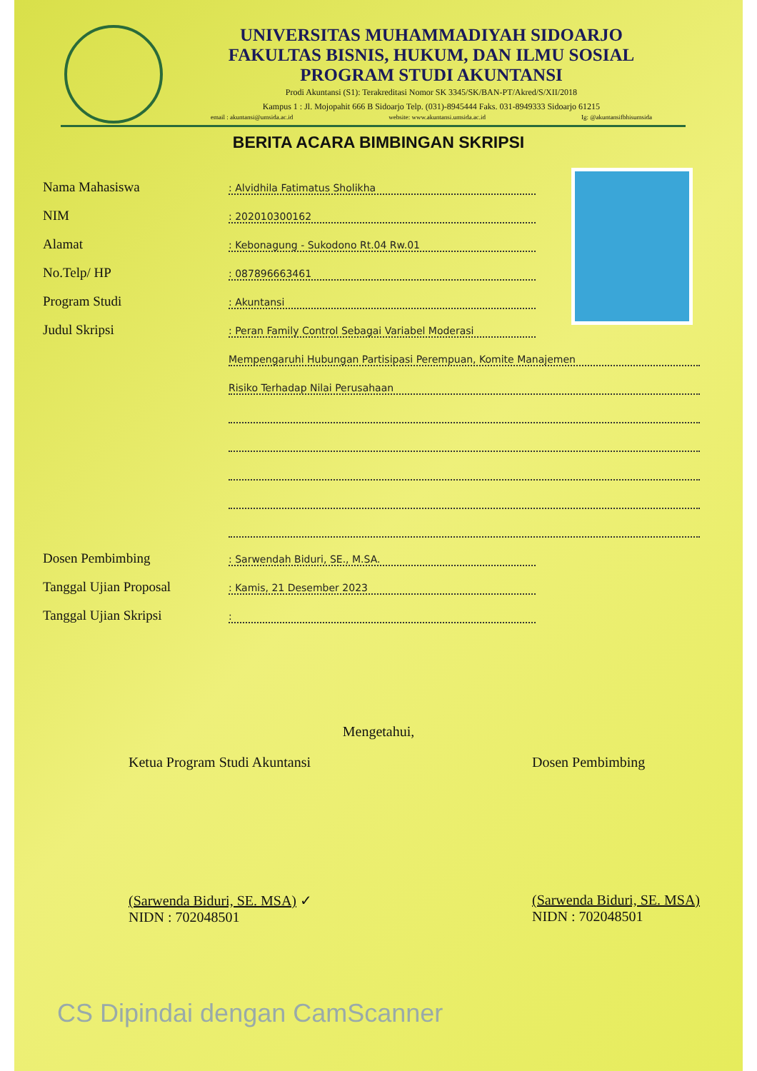UNIVERSITAS MUHAMMADIYAH SIDOARJO
FAKULTAS BISNIS, HUKUM, DAN ILMU SOSIAL
PROGRAM STUDI AKUNTANSI
Prodi Akuntansi (S1): Terakreditasi Nomor SK 3345/SK/BAN-PT/Akred/S/XII/2018
Kampus 1 : Jl. Mojopahit 666 B Sidoarjo Telp. (031)-8945444 Faks. 031-8949333 Sidoarjo 61215
email : akuntansi@umsida.ac.id website: www.akuntansi.umsida.ac.id Ig: @akuntansifbhisumsida
BERITA ACARA BIMBINGAN SKRIPSI
Nama Mahasiswa
: Alvidhila Fatimatus Sholikha
NIM
: 202010300162
Alamat
: Kebonagung - Sukodono Rt.04 Rw.01
No.Telp/ HP
: 087896663461
Program Studi
: Akuntansi
Judul Skripsi
: Peran Family Control Sebagai Variabel Moderasi
Mempengaruhi Hubungan Partisipasi Perempuan, Komite Manajemen
Risiko Terhadap Nilai Perusahaan
Dosen Pembimbing
: Sarwendah Biduri, SE., M.SA.
Tanggal Ujian Proposal
: Kamis, 21 Desember 2023
Tanggal Ujian Skripsi
:
Mengetahui,
Ketua Program Studi Akuntansi
(Sarwenda Biduri, SE. MSA) ✓
NIDN : 702048501
Dosen Pembimbing
(Sarwenda Biduri, SE. MSA)
NIDN : 702048501
CS Dipindai dengan CamScanner